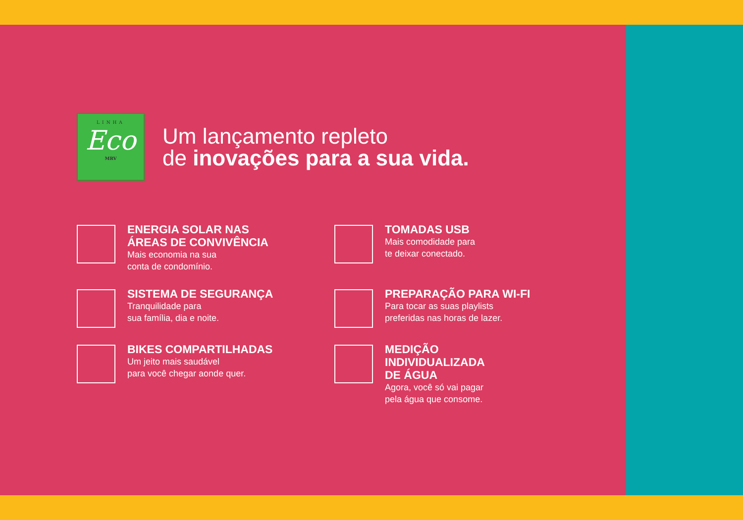LINHA
Eco
MRV
Um lançamento repleto
de inovações para a sua vida.
ENERGIA SOLAR NAS
ÁREAS DE CONVIVÊNCIA
Mais economia na sua
conta de condomínio.
TOMADAS USB
Mais comodidade para
te deixar conectado.
SISTEMA DE SEGURANÇA
Tranquilidade para
sua família, dia e noite.
PREPARAÇÃO PARA WI-FI
Para tocar as suas playlists
preferidas nas horas de lazer.
BIKES COMPARTILHADAS
Um jeito mais saudável
para você chegar aonde quer.
MEDIÇÃO
INDIVIDUALIZADA
DE ÁGUA
Agora, você só vai pagar
pela água que consome.